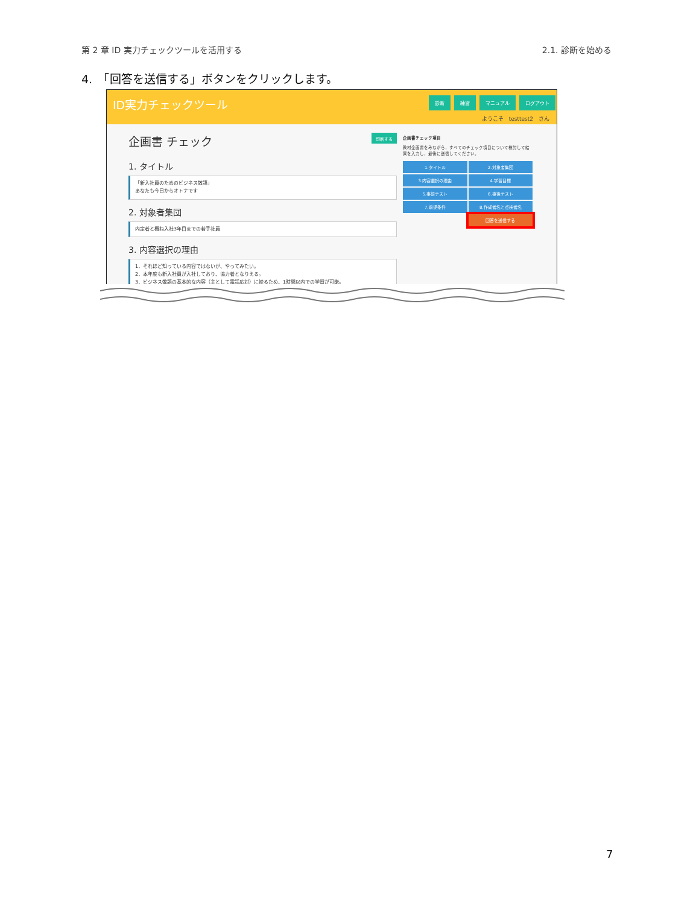第 2 章 ID 実力チェックツールを活用する 2.1. 診断を始める
4.　「回答を送信する」ボタンをクリックします。
ID実力チェックツール 診断 練習 マニュアル ログアウト
ようこそ　testtest2　さん
企画書 チェック 印刷する
1. タイトル
「新入社員のためのビジネス敬語」
あなたも今日からオトナです
2. 対象者集団
内定者と概ね入社3年目までの若手社員
3. 内容選択の理由
1．それほど知っている内容ではないが、やってみたい。
2．本年度も新入社員が入社しており、協力者となりえる。
3．ビジネス敬語の基本的な内容（主として電話応対）に絞るため、1時間以内での学習が可能。
企画書チェック項目
教材企画書をみながら，すべてのチェック項目について検討して結果を入力し，最後に送信してください。
1.タイトル 2.対象者集団 3.内容選択の理由 4.学習目標 5.事前テスト 6.事後テスト 7.前提条件 8.作成者名と点検者名 回答を送信する
7